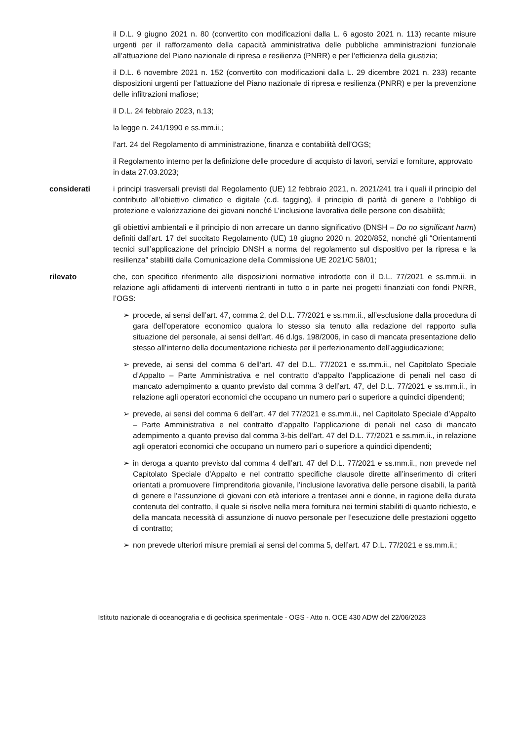il D.L. 9 giugno 2021 n. 80 (convertito con modificazioni dalla L. 6 agosto 2021 n. 113) recante misure urgenti per il rafforzamento della capacità amministrativa delle pubbliche amministrazioni funzionale all’attuazione del Piano nazionale di ripresa e resilienza (PNRR) e per l’efficienza della giustizia;
il D.L. 6 novembre 2021 n. 152 (convertito con modificazioni dalla L. 29 dicembre 2021 n. 233) recante disposizioni urgenti per l’attuazione del Piano nazionale di ripresa e resilienza (PNRR) e per la prevenzione delle infiltrazioni mafiose;
il D.L. 24 febbraio 2023, n.13;
la legge n. 241/1990 e ss.mm.ii.;
l’art. 24 del Regolamento di amministrazione, finanza e contabilità dell’OGS;
il Regolamento interno per la definizione delle procedure di acquisto di lavori, servizi e forniture, approvato in data 27.03.2023;
considerati i principi trasversali previsti dal Regolamento (UE) 12 febbraio 2021, n. 2021/241 tra i quali il principio del contributo all’obiettivo climatico e digitale (c.d. tagging), il principio di parità di genere e l’obbligo di protezione e valorizzazione dei giovani nonché L’inclusione lavorativa delle persone con disabilità;
gli obiettivi ambientali e il principio di non arrecare un danno significativo (DNSH – Do no significant harm) definiti dall’art. 17 del succitato Regolamento (UE) 18 giugno 2020 n. 2020/852, nonché gli “Orientamenti tecnici sull’applicazione del principio DNSH a norma del regolamento sul dispositivo per la ripresa e la resilienza” stabiliti dalla Comunicazione della Commissione UE 2021/C 58/01;
rilevato che, con specifico riferimento alle disposizioni normative introdotte con il D.L. 77/2021 e ss.mm.ii. in relazione agli affidamenti di interventi rientranti in tutto o in parte nei progetti finanziati con fondi PNRR, l’OGS:
➢ procede, ai sensi dell’art. 47, comma 2, del D.L. 77/2021 e ss.mm.ii., all’esclusione dalla procedura di gara dell’operatore economico qualora lo stesso sia tenuto alla redazione del rapporto sulla situazione del personale, ai sensi dell’art. 46 d.lgs. 198/2006, in caso di mancata presentazione dello stesso all’interno della documentazione richiesta per il perfezionamento dell’aggiudicazione;
➢ prevede, ai sensi del comma 6 dell’art. 47 del D.L. 77/2021 e ss.mm.ii., nel Capitolato Speciale d’Appalto – Parte Amministrativa e nel contratto d’appalto l’applicazione di penali nel caso di mancato adempimento a quanto previsto dal comma 3 dell’art. 47, del D.L. 77/2021 e ss.mm.ii., in relazione agli operatori economici che occupano un numero pari o superiore a quindici dipendenti;
➢ prevede, ai sensi del comma 6 dell’art. 47 del 77/2021 e ss.mm.ii., nel Capitolato Speciale d’Appalto – Parte Amministrativa e nel contratto d’appalto l’applicazione di penali nel caso di mancato adempimento a quanto previso dal comma 3-bis dell’art. 47 del D.L. 77/2021 e ss.mm.ii., in relazione agli operatori economici che occupano un numero pari o superiore a quindici dipendenti;
➢ in deroga a quanto previsto dal comma 4 dell’art. 47 del D.L. 77/2021 e ss.mm.ii., non prevede nel Capitolato Speciale d’Appalto e nel contratto specifiche clausole dirette all’inserimento di criteri orientati a promuovere l’imprenditoria giovanile, l’inclusione lavorativa delle persone disabili, la parità di genere e l’assunzione di giovani con età inferiore a trentasei anni e donne, in ragione della durata contenuta del contratto, il quale si risolve nella mera fornitura nei termini stabiliti di quanto richiesto, e della mancata necessità di assunzione di nuovo personale per l’esecuzione delle prestazioni oggetto di contratto;
➢ non prevede ulteriori misure premiali ai sensi del comma 5, dell’art. 47 D.L. 77/2021 e ss.mm.ii.;
Istituto nazionale di oceanografia e di geofisica sperimentale - OGS - Atto n. OCE 430 ADW del 22/06/2023